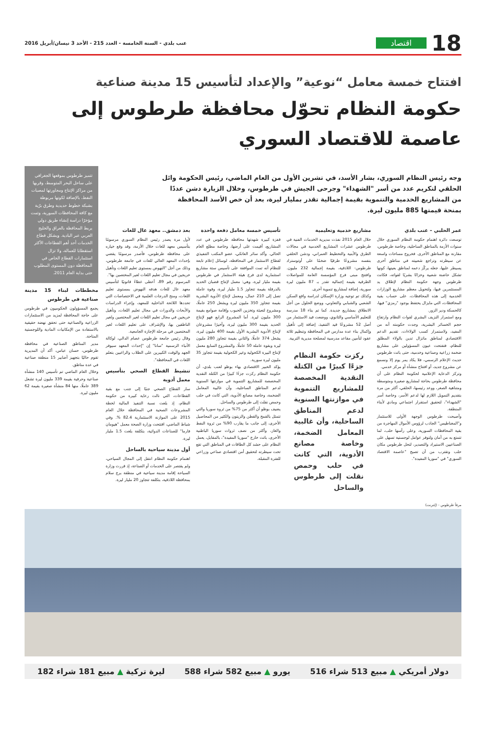18 اقتصاد
عنب بلدي - السنة الخامسة - العدد 215 - الأحد 3 نيسان/أبريل 2016
افتتاح خمسة معامل “نوعية” والإعداد لتأسيس 15 مدينة صناعية
حكومة النظام تحوّل محافظة طرطوس إلى عاصمة للاقتصاد السوري
وجه رئيس النظام السوري، بشار الأسد، في تشرين الأول من العام الماضي، رئيس الحكومة وائل الحلقي لتكريم عدد من أسر "الشهداء" وجرحى الجيش في طرطوس، وخلال الزيارة دشن عددًا من المشاريع الخدمية والتنموية بقيمة إجمالية تقدر بمليار ليرة، بعد أن خص الأسد المحافظة بمنحة قيمتها 885 مليون ليرة.
عمر الحلبي – عنب بلدي
توسعت دائرة اهتمام حكومة النظام السوري خلال سنوات الأزمة بالمناطق الساحلية، وخاصة طرطوس، مقارنة مع المناطق الأخرى. فخروج مساحات واسعة عن سيطرته وتراجع شعبيته في مناطق أخرى يسيطر عليها، جعله يركّز دعمه لمناطق بعينها، كونها تشكل حاضنة شعبية وخزانًا بشريًا لقواته، فكانت طرطوس وجهة حكومة النظام لإطلاق يد المستثمرين فيها، ولتحويل معظم مشاريع الوزارات الخدمية إلى هذه المحافظات، على حساب بقية المحافظات، التي مايزال يحتفظ بوجود "رمزي" فيها، كالحسكة ودير الزور.
ومع استمرار النزيف البشري لقوات النظام وارتفاع حجم الخسائر البشرية، وجدت حكومته أنه من المفيد، ولاستمرار كسب الولاءات، تقديم الدعم الاقتصادي لمناطق ماتزال تدين بالولاء المطلق للنظام، فتفتحت عيون المسؤولين على مشاريع ضخمة زراعية وصناعية وخدمية، حتى باتت طرطوس حديث الإعلام الرسمي، فلا يكاد يمر يوم إلا ونسمع عن مشروع جديد، أو افتتاح منشأة أو مركز خدمي.
وتركز الدعاية الإعلامية لحكومة النظام على أن محافظة طرطوس بحاجة لمشاريع صغيرة ومتوسطة ومتناهية الصغر، ووعد رئيسها، الحلقي، أكثر من مرة بتقديم التمويل اللازم لها لدعم الأسر، وخاصة أسر "الشهداء"، لتحقيق استقرار اجتماعي ومادي لأبناء المنطقة.
وأصبحت طرطوس الوجهة الأولى للاستثمار و"المغناطيس" الجاذب لرؤوس الأموال المهاجرة من بقية المحافظات السورية، وعلى رأسها حلب، لما تتمتع به من أمان ولتوفر عوامل لوجستية تسهل على الصناعيين الاستيراد والتصدير، لتحل طرطوس مكان حلب وتقترب من أن تصبح "عاصمة الاقتصاد السوري" في "سوريا المفيدة".
مشاريع خدمية وتعليمية
خلال العام 2015 نفذت مديرية الخدمات الفنية في طرطوس عشرات المشاريع الخدمية في مجالات الطرق والأبنية والتخطيط العمراني، ودشن الحلقي بنفسه مشروعًا طرقيًا ضخمًا على أوتوستراد طرطوس- اللاذقية، بقيمة إجمالية 232 مليون. وافتتح مبنى فرع المؤسسة العامة للمواصلات الطرقية بقيمة إجمالية تقدر بـ 87 مليون ليرة سورية، إضافة لمشاريع تنموية أخرى.
وكذلك تم توجيه وزارة الإسكان لدراسة واقع السكن الشعبي والشبابي والتعاوني، ووضع الحلول من أجل الانطلاق بمشاريع جديدة. كما تم بناء 18 مدرسة للتعليم الأساسي والثانوي، ووضعت قيد الاستثمار من أصل 52 مشروعًا قيد التنفيذ، إضافة إلى تأهيل وإكمال بناء عدة مدارس في المحافظة وتنظيم ثلاثة عقود لتأمين مقاعد مدرسية لمصلحة مديرية التربية.
ركزت حكومة النظام جزءًا كبيرًا من الكتلة النقدية المخصصة للمشاريع التنموية في موازنتها السنوية لدعم المناطق الساحلية، وأن غالبية المعامل الضخمة، وخاصة مصانع الأدوية، التي كانت في حلب وحمص نقلت إلى طرطوس والساحل
تأسيس خمسة معامل دفعة واحدة
قفزة كبيرة شهدتها محافظة طرطوس في عدد المشاريع، أقيمت على أرضها، وخاصة مطلع العام الحالي. وأكد سائر العاتكي، عضو المكتب التنفيذي لقطاع الاستثمار في المحافظة، لوسائل إعلام تابعة للنظام أنه تمت الموافقة على تأسيس ستة مشاريع استثمارية لدى فرع هيئة الاستثمار في طرطوس بقيمة مليار ليرة، وهي: معمل لإنتاج قضبان الحديد بالدرفلة بقيمة تتجاوز 1.5 مليار ليرة، وقوة عاملة تصل إلى 210 عمال، ومعمل لإنتاج الأدوية البشرية بقيمة تتجاوز 350 مليون ليرة ويشغل 250 عاملًا، ومشروع لتعبئة وتخزين الحبوب وإقامة صوامع بقيمة 300 مليون ليرة. أما المشروع الرابع فهو لإنتاج الحديد بقيمة 300 مليون ليرة، وأخيرًا مشروعان لإنتاج الأدوية البشرية الأول بقيمة 400 مليون ليرة، يشغل 374 عاملًا، والثاني بقيمة تتجاوز 280 مليون ليرة وبقوة عاملة 50 عاملًا. والمشروع السابع معمل لإنتاج البيرة الكحولية وغير الكحولية بقيمة تتجاوز 35 مليون ليرة سورية.
يؤكد الخبير الاقتصادي بهاء بوظو لعنب بلدي، أن حكومة النظام ركزت جزءًا كبيرًا من الكتلة النقدية المخصصة للمشاريع التنموية في موازنتها السنوية لدعم المناطق الساحلية، وأن غالبية المعامل الضخمة، وخاصة مصانع الأدوية، التي كانت في حلب وحمص نقلت إلى طرطوس والساحل.
يضيف بوظو أن أكثر من 75% من ثروة سوريا والتي تتمثل بالقمح والقطن والزيتون والكثير من المحاصيل الأخرى، إلى جانب ما يقارب 90% من ثروة النفط والغاز، وأكثر من نصف ثروات سوريا الباطنية الأخرى، باتت خارج "سوريا المفيدة"، بالمقابل، يعمل النظام على حشد كل الطاقات في المناطق التي تقع تحت سيطرته لتحقيق أمن اقتصادي صناعي وزراعي للفترة المقبلة.
بعد دمشق.. معهد عال للغات
لأول مرة يصدر رئيس النظام السوري مرسومًا بتأسيس معهد للغات خلال الأزمة، وقد وقع خياره على محافظة طرطوس، فأصدر مرسومًا يقضي بإحداث المعهد العالي للغات في جامعة طرطوس، وذلك من أجل "النهوض بمستوى تعليم اللغات وتأهيل خريجين في مجال تعليم اللغات لغير المختصين بها".
المرسوم رقم 89، أعطى غطاءً قانونيًا لتأسيس معهد عال للغات هدفه النهوض بمستوى تعليم اللغات، ومنح الدرجات العلمية في الاختصاصات التي تحددها اللائحة الداخلية للمعهد، وإجراء الدراسات والأبحاث والدورات في مجال تعليم اللغات، وتأهيل خريجين في مجال تعليم اللغات لغير المختصين ولغير الناطقين بها، والإشراف على تعليم اللغات لغير المختصين في مرحلة الإجازة الجامعية.
وقال رئيس جامعة طرطوس عصام الدالي، لوكالة الأنباء الرسمية "سانا" إن "إحداث المعهد سيوفر الجهد والوقت الكبيرين على الطلاب والراغبين بتعلم اللغات في المحافظة".
تنشيط القطاع الصحي بتأسيس معمل أدوية
سار القطاع الصحي جنبًا إلى جنب مع بقية القطاعات، التي نالت رعاية كبيرة من حكومة النظام، إذ بلغت نسبة التنفيذ المالية لخطة المشروعات الصحية في المحافظة خلال العام 2015 على الموازنة الاستثمارية 82.4 %. وفي شباط الماضي، افتتحت وزارة الصحة معمل "هيومان فارما" للصناعات الدوائية، بتكلفة بلغت 1.5 مليار ليرة.
أول مدينة سياحية بالساحل
اهتمام حكومة النظام انتقل إلى المجال السياحي، ولم يقتصر على الخدمات أو الصناعة، إذ قررت وزارة السياحة إقامة مدينة سياحية في منطقة برج سلام بمحافظة اللاذقية، بتكلفة تتجاوز 20 مليار ليرة.
تتميز طرطوس بموقعها الجغرافي على ساحل البحر المتوسط، وقربها من مراكز الإنتاج ومجاورتها لمصبات النفط، بالإضافة لكونها مربوطة بشبكة خطوط حديدية وطرق برّية مع كافة المحافظات السورية، وتمت مؤخرًا دراسة إنشاء طريق دولي يربط المحافظة بالعراق والخليج العربي عبر البادية. ويشكل قطاع الخدمات أحد أهم القطاعات الأكثر استقطابا للعمالة، ولا تزال استثمارات القطاع الخاص في المحافظة دون المستوى المطلوب حتى بداية العام 2011.
مخططات لبناء 15 مدينة صناعية في طرطوس
يجمع المسؤولون الحكوميون في طرطوس على حاجة المحافظة لمزيد من الاستثمارات الزراعية والصناعية حتى تحقق نهضة حقيقية بالاستفادة من الإمكانيات المادية واللوجستية المتاحة.
مدير المناطق الصناعية في محافظة طرطوس، حسان عباس، أكد أن المديرية تقوم حاليًا بتجهيز أضابير 15 منطقة صناعية في عدة مناطق.
وخلال العام الماضي تم تأسيس 140 منشأة صناعية وحرفية بقيمة 339 مليون ليرة تشغل 389 عاملًا، منها 84 منشأة صغيرة بقيمة 62 مليون ليرة.
مرفأ طرطوس - (إنترنت)
دولار أمريكي ▲ مبيع 513 شراء 516
يورو ▲ مبيع 582 شراء 588 ليرة تركية ▲ مبيع 181 شراء 182